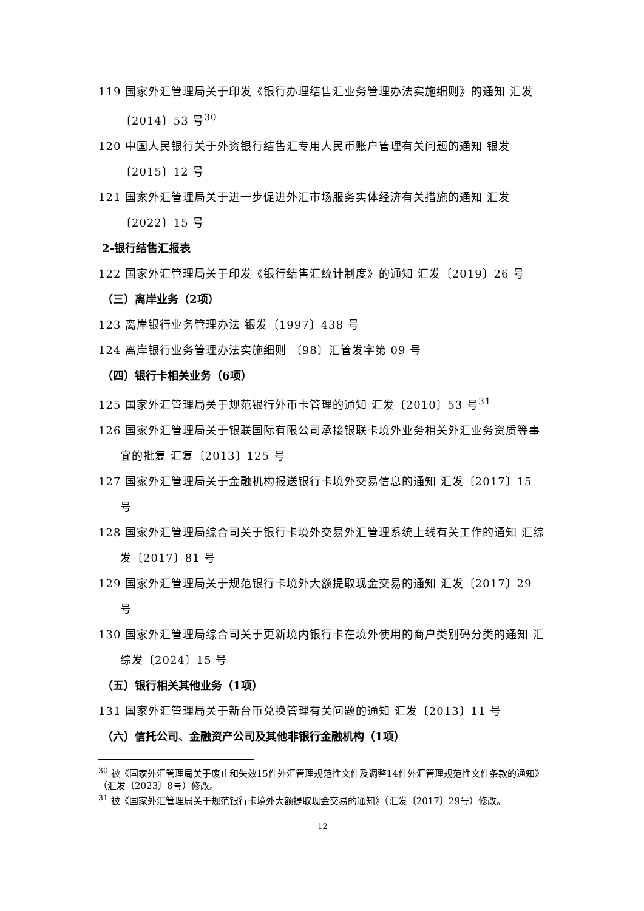119 国家外汇管理局关于印发《银行办理结售汇业务管理办法实施细则》的通知 汇发〔2014〕53 号<sup>30</sup>
120 中国人民银行关于外资银行结售汇专用人民币账户管理有关问题的通知 银发〔2015〕12 号
121 国家外汇管理局关于进一步促进外汇市场服务实体经济有关措施的通知 汇发〔2022〕15 号
2-银行结售汇报表
122 国家外汇管理局关于印发《银行结售汇统计制度》的通知 汇发〔2019〕26 号
（三）离岸业务（2项）
123 离岸银行业务管理办法 银发〔1997〕438 号
124 离岸银行业务管理办法实施细则 〔98〕汇管发字第 09 号
（四）银行卡相关业务（6项）
125 国家外汇管理局关于规范银行外币卡管理的通知 汇发〔2010〕53 号<sup>31</sup>
126 国家外汇管理局关于银联国际有限公司承接银联卡境外业务相关外汇业务资质等事宜的批复 汇复〔2013〕125 号
127 国家外汇管理局关于金融机构报送银行卡境外交易信息的通知 汇发〔2017〕15 号
128 国家外汇管理局综合司关于银行卡境外交易外汇管理系统上线有关工作的通知 汇综发〔2017〕81 号
129 国家外汇管理局关于规范银行卡境外大额提取现金交易的通知 汇发〔2017〕29 号
130 国家外汇管理局综合司关于更新境内银行卡在境外使用的商户类别码分类的通知 汇综发〔2024〕15 号
（五）银行相关其他业务（1项）
131 国家外汇管理局关于新台币兑换管理有关问题的通知 汇发〔2013〕11 号
（六）信托公司、金融资产公司及其他非银行金融机构（1项）
<sup>30</sup> 被《国家外汇管理局关于废止和失效15件外汇管理规范性文件及调整14件外汇管理规范性文件条款的通知》（汇发〔2023〕8号）修改。
<sup>31</sup> 被《国家外汇管理局关于规范银行卡境外大额提取现金交易的通知》（汇发〔2017〕29号）修改。
12